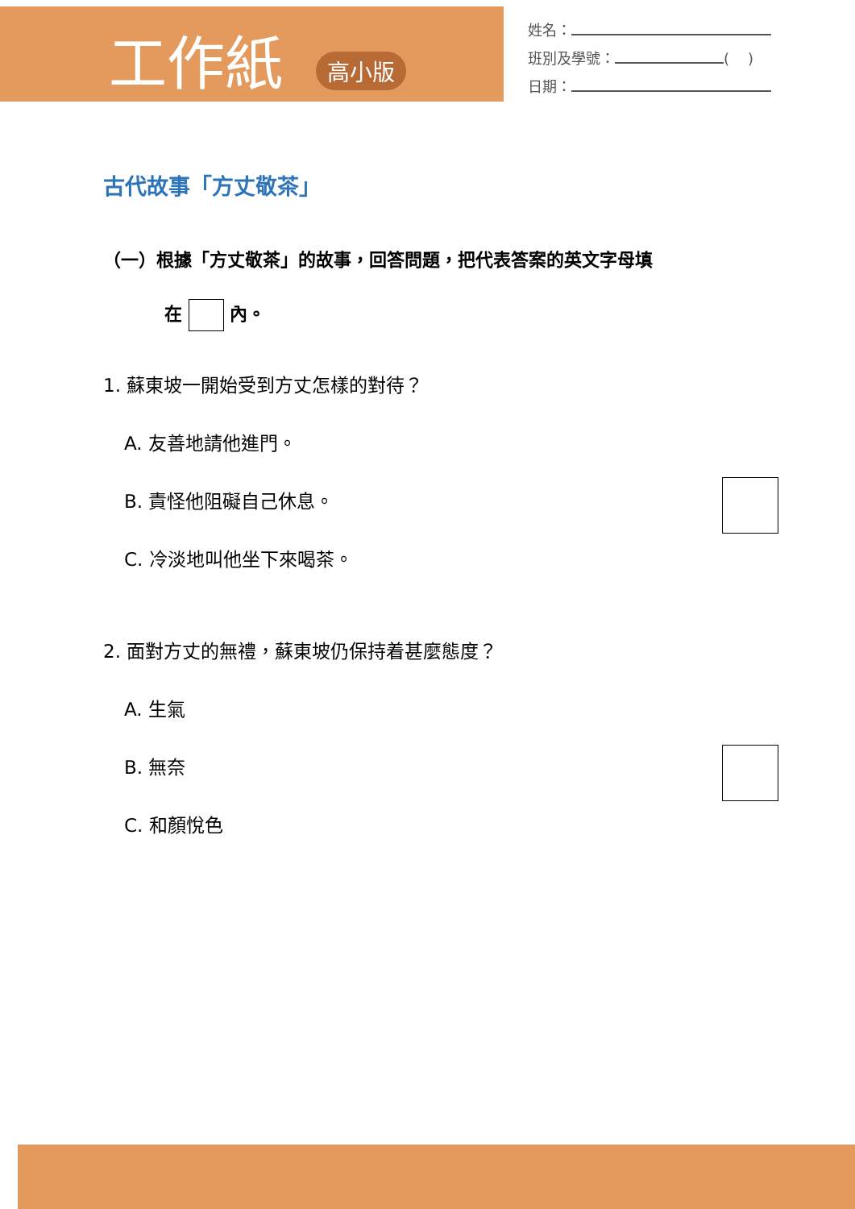工作紙 高小版
姓名：
班別及學號： ( )
日期：
古代故事「方丈敬茶」
（一）根據「方丈敬茶」的故事，回答問題，把代表答案的英文字母填
在 內。
1. 蘇東坡一開始受到方丈怎樣的對待？
A. 友善地請他進門。
B. 責怪他阻礙自己休息。
C. 冷淡地叫他坐下來喝茶。
2. 面對方丈的無禮，蘇東坡仍保持着甚麼態度？
A. 生氣
B. 無奈
C. 和顏悅色